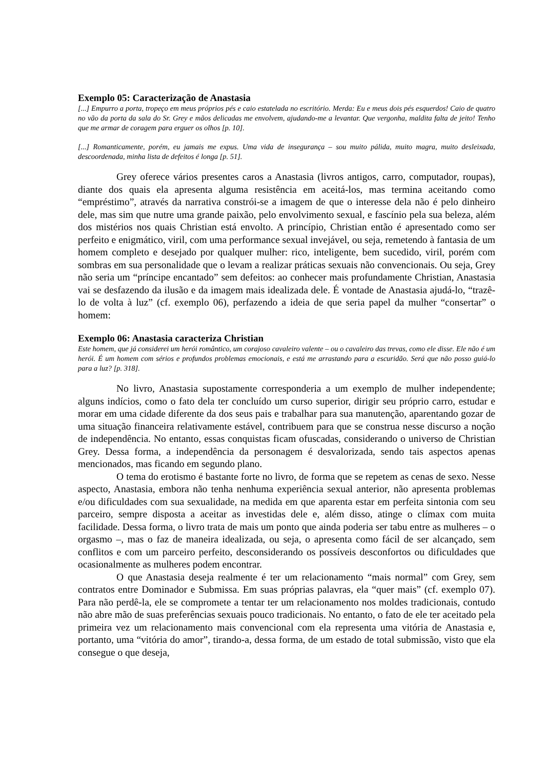Exemplo 05: Caracterização de Anastasia
[...] Empurro a porta, tropeço em meus próprios pés e caio estatelada no escritório. Merda: Eu e meus dois pés esquerdos! Caio de quatro no vão da porta da sala do Sr. Grey e mãos delicadas me envolvem, ajudando-me a levantar. Que vergonha, maldita falta de jeito! Tenho que me armar de coragem para erguer os olhos [p. 10].
[...] Romanticamente, porém, eu jamais me expus. Uma vida de insegurança – sou muito pálida, muito magra, muito desleixada, descoordenada, minha lista de defeitos é longa [p. 51].
Grey oferece vários presentes caros a Anastasia (livros antigos, carro, computador, roupas), diante dos quais ela apresenta alguma resistência em aceitá-los, mas termina aceitando como “empréstimo”, através da narrativa constrói-se a imagem de que o interesse dela não é pelo dinheiro dele, mas sim que nutre uma grande paixão, pelo envolvimento sexual, e fascínio pela sua beleza, além dos mistérios nos quais Christian está envolto. A princípio, Christian então é apresentado como ser perfeito e enigmático, viril, com uma performance sexual invejável, ou seja, remetendo à fantasia de um homem completo e desejado por qualquer mulher: rico, inteligente, bem sucedido, viril, porém com sombras em sua personalidade que o levam a realizar práticas sexuais não convencionais. Ou seja, Grey não seria um “príncipe encantado” sem defeitos: ao conhecer mais profundamente Christian, Anastasia vai se desfazendo da ilusão e da imagem mais idealizada dele. É vontade de Anastasia ajudá-lo, “trazê-lo de volta à luz” (cf. exemplo 06), perfazendo a ideia de que seria papel da mulher “consertar” o homem:
Exemplo 06: Anastasia caracteriza Christian
Este homem, que já considerei um herói romântico, um corajoso cavaleiro valente – ou o cavaleiro das trevas, como ele disse. Ele não é um herói. É um homem com sérios e profundos problemas emocionais, e está me arrastando para a escuridão. Será que não posso guiá-lo para a luz? [p. 318].
No livro, Anastasia supostamente corresponderia a um exemplo de mulher independente; alguns indícios, como o fato dela ter concluído um curso superior, dirigir seu próprio carro, estudar e morar em uma cidade diferente da dos seus pais e trabalhar para sua manutenção, aparentando gozar de uma situação financeira relativamente estável, contribuem para que se construa nesse discurso a noção de independência. No entanto, essas conquistas ficam ofuscadas, considerando o universo de Christian Grey. Dessa forma, a independência da personagem é desvalorizada, sendo tais aspectos apenas mencionados, mas ficando em segundo plano.
O tema do erotismo é bastante forte no livro, de forma que se repetem as cenas de sexo. Nesse aspecto, Anastasia, embora não tenha nenhuma experiência sexual anterior, não apresenta problemas e/ou dificuldades com sua sexualidade, na medida em que aparenta estar em perfeita sintonia com seu parceiro, sempre disposta a aceitar as investidas dele e, além disso, atinge o clímax com muita facilidade. Dessa forma, o livro trata de mais um ponto que ainda poderia ser tabu entre as mulheres – o orgasmo –, mas o faz de maneira idealizada, ou seja, o apresenta como fácil de ser alcançado, sem conflitos e com um parceiro perfeito, desconsiderando os possíveis desconfortos ou dificuldades que ocasionalmente as mulheres podem encontrar.
O que Anastasia deseja realmente é ter um relacionamento “mais normal” com Grey, sem contratos entre Dominador e Submissa. Em suas próprias palavras, ela “quer mais” (cf. exemplo 07). Para não perdê-la, ele se compromete a tentar ter um relacionamento nos moldes tradicionais, contudo não abre mão de suas preferências sexuais pouco tradicionais. No entanto, o fato de ele ter aceitado pela primeira vez um relacionamento mais convencional com ela representa uma vitória de Anastasia e, portanto, uma “vitória do amor”, tirando-a, dessa forma, de um estado de total submissão, visto que ela consegue o que deseja,